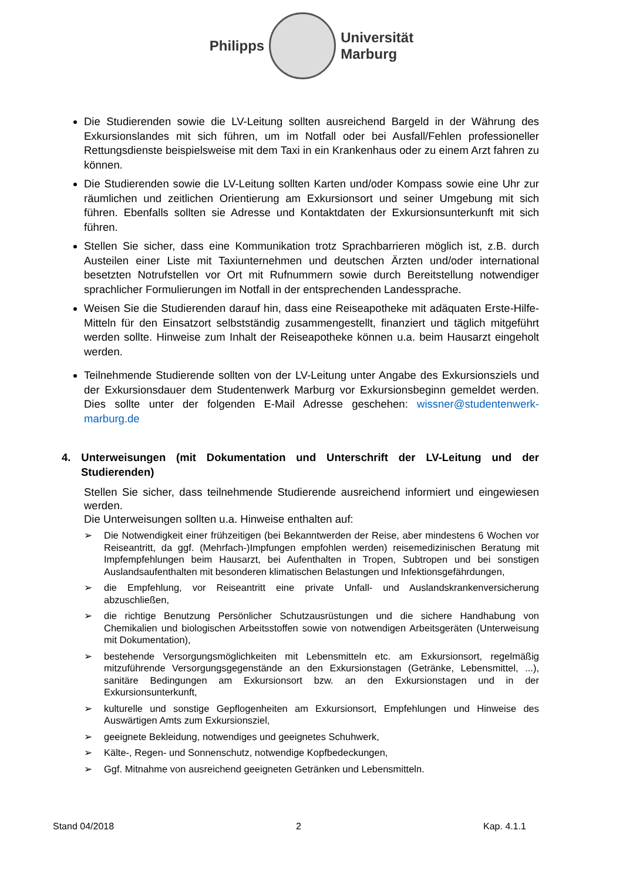Philipps
Universität
Marburg
Die Studierenden sowie die LV-Leitung sollten ausreichend Bargeld in der Währung des Exkursionslandes mit sich führen, um im Notfall oder bei Ausfall/Fehlen professioneller Rettungsdienste beispielsweise mit dem Taxi in ein Krankenhaus oder zu einem Arzt fahren zu können.
Die Studierenden sowie die LV-Leitung sollten Karten und/oder Kompass sowie eine Uhr zur räumlichen und zeitlichen Orientierung am Exkursionsort und seiner Umgebung mit sich führen. Ebenfalls sollten sie Adresse und Kontaktdaten der Exkursionsunterkunft mit sich führen.
Stellen Sie sicher, dass eine Kommunikation trotz Sprachbarrieren möglich ist, z.B. durch Austeilen einer Liste mit Taxiunternehmen und deutschen Ärzten und/oder international besetzten Notrufstellen vor Ort mit Rufnummern sowie durch Bereitstellung notwendiger sprachlicher Formulierungen im Notfall in der entsprechenden Landessprache.
Weisen Sie die Studierenden darauf hin, dass eine Reiseapotheke mit adäquaten Erste-Hilfe-Mitteln für den Einsatzort selbstständig zusammengestellt, finanziert und täglich mitgeführt werden sollte. Hinweise zum Inhalt der Reiseapotheke können u.a. beim Hausarzt eingeholt werden.
Teilnehmende Studierende sollten von der LV-Leitung unter Angabe des Exkursionsziels und der Exkursionsdauer dem Studentenwerk Marburg vor Exkursionsbeginn gemeldet werden. Dies sollte unter der folgenden E-Mail Adresse geschehen: wissner@studentenwerk-marburg.de
4. Unterweisungen (mit Dokumentation und Unterschrift der LV-Leitung und der Studierenden)
Stellen Sie sicher, dass teilnehmende Studierende ausreichend informiert und eingewiesen werden.
Die Unterweisungen sollten u.a. Hinweise enthalten auf:
➢ Die Notwendigkeit einer frühzeitigen (bei Bekanntwerden der Reise, aber mindestens 6 Wochen vor Reiseantritt, da ggf. (Mehrfach-)Impfungen empfohlen werden) reisemedizinischen Beratung mit Impfempfehlungen beim Hausarzt, bei Aufenthalten in Tropen, Subtropen und bei sonstigen Auslandsaufenthalten mit besonderen klimatischen Belastungen und Infektionsgefährdungen,
➢ die Empfehlung, vor Reiseantritt eine private Unfall- und Auslandskrankenversicherung abzuschließen,
➢ die richtige Benutzung Persönlicher Schutzausrüstungen und die sichere Handhabung von Chemikalien und biologischen Arbeitsstoffen sowie von notwendigen Arbeitsgeräten (Unterweisung mit Dokumentation),
➢ bestehende Versorgungsmöglichkeiten mit Lebensmitteln etc. am Exkursionsort, regelmäßig mitzuführende Versorgungsgegenstände an den Exkursionstagen (Getränke, Lebensmittel, ...), sanitäre Bedingungen am Exkursionsort bzw. an den Exkursionstagen und in der Exkursionsunterkunft,
➢ kulturelle und sonstige Gepflogenheiten am Exkursionsort, Empfehlungen und Hinweise des Auswärtigen Amts zum Exkursionsziel,
➢ geeignete Bekleidung, notwendiges und geeignetes Schuhwerk,
➢ Kälte-, Regen- und Sonnenschutz, notwendige Kopfbedeckungen,
➢ Ggf. Mitnahme von ausreichend geeigneten Getränken und Lebensmitteln.
Stand 04/2018 2 Kap. 4.1.1